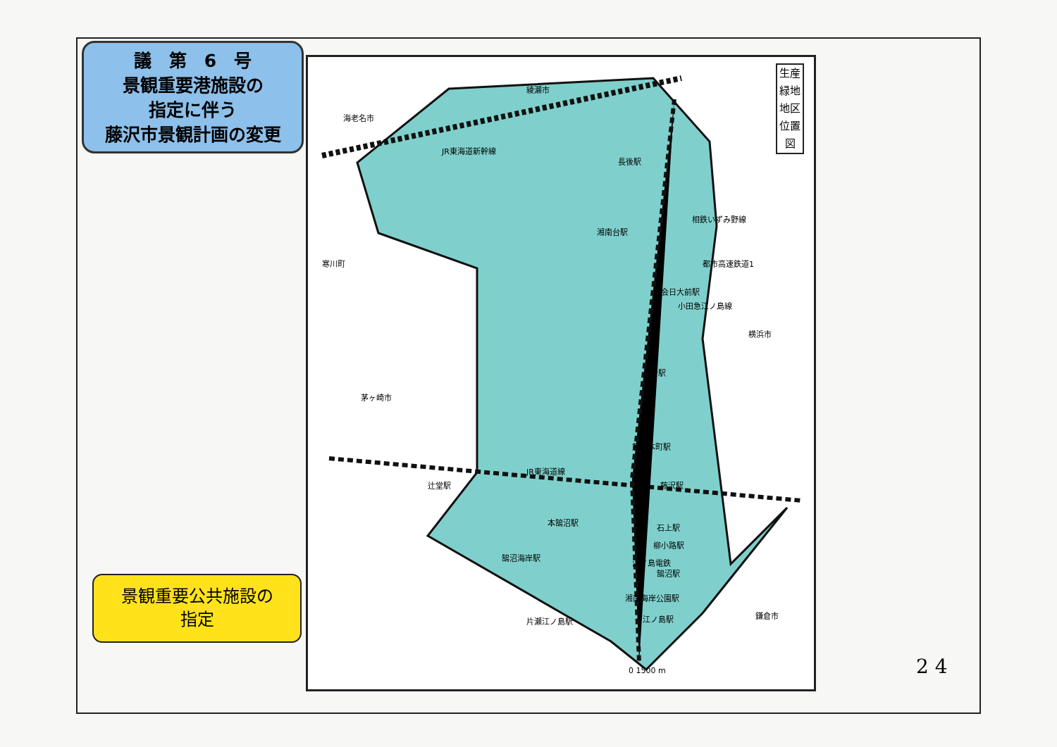議　第　6　号
景観重要港施設の
指定に伴う
藤沢市景観計画の変更
綾瀬市
海老名市
寒川町
茅ヶ崎市
横浜市
鎌倉市
JR東海道新幹線
相鉄いずみ野線
都市高速鉄道1
長後駅
湘南台駅
六会日大前駅
小田急江ノ島線
善行駅
藤沢本町駅
JR東海道線
辻堂駅 藤沢駅
本鵠沼駅
石上駅
柳小路駅
鵠沼海岸駅
江ノ島電鉄
鵠沼駅
湘南海岸公園駅
片瀬江ノ島駅 江ノ島駅
0 1500 m
生産緑地地区位置図
景観重要公共施設の
指定
2 4